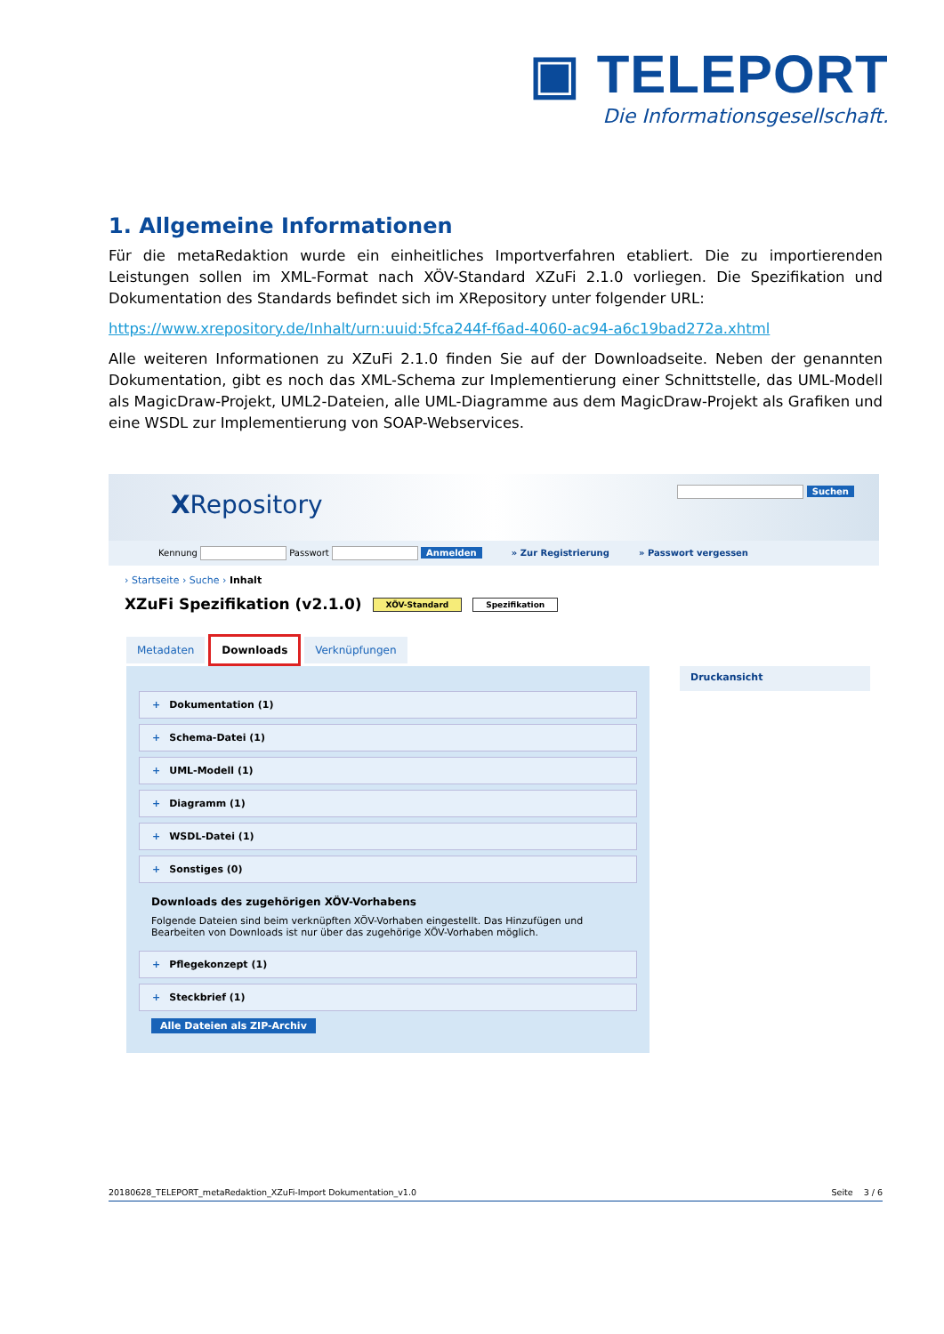▣ TELEPORT
Die Informationsgesellschaft.
1. Allgemeine Informationen
Für die metaRedaktion wurde ein einheitliches Importverfahren etabliert. Die zu importierenden Leistungen sollen im XML-Format nach XÖV-Standard XZuFi 2.1.0 vorliegen. Die Spezifikation und Dokumentation des Standards befindet sich im XRepository unter folgender URL:
https://www.xrepository.de/Inhalt/urn:uuid:5fca244f-f6ad-4060-ac94-a6c19bad272a.xhtml
Alle weiteren Informationen zu XZuFi 2.1.0 finden Sie auf der Downloadseite. Neben der genannten Dokumentation, gibt es noch das XML-Schema zur Implementierung einer Schnittstelle, das UML-Modell als MagicDraw-Projekt, UML2-Dateien, alle UML-Diagramme aus dem MagicDraw-Projekt als Grafiken und eine WSDL zur Implementierung von SOAP-Webservices.
XRepository Suchen
Kennung Passwort Anmelden » Zur Registrierung » Passwort vergessen
› Startseite › Suche › Inhalt
XZuFi Spezifikation (v2.1.0) XÖV-Standard Spezifikation
Metadaten Downloads Verknüpfungen
+ Dokumentation (1)
+ Schema-Datei (1)
+ UML-Modell (1)
+ Diagramm (1)
+ WSDL-Datei (1)
+ Sonstiges (0)
Downloads des zugehörigen XÖV-Vorhabens
Folgende Dateien sind beim verknüpften XÖV-Vorhaben eingestellt. Das Hinzufügen und Bearbeiten von Downloads ist nur über das zugehörige XÖV-Vorhaben möglich.
+ Pflegekonzept (1)
+ Steckbrief (1)
Alle Dateien als ZIP-Archiv
Druckansicht
20180628_TELEPORT_metaRedaktion_XZuFi-Import Dokumentation_v1.0 Seite 3 / 6